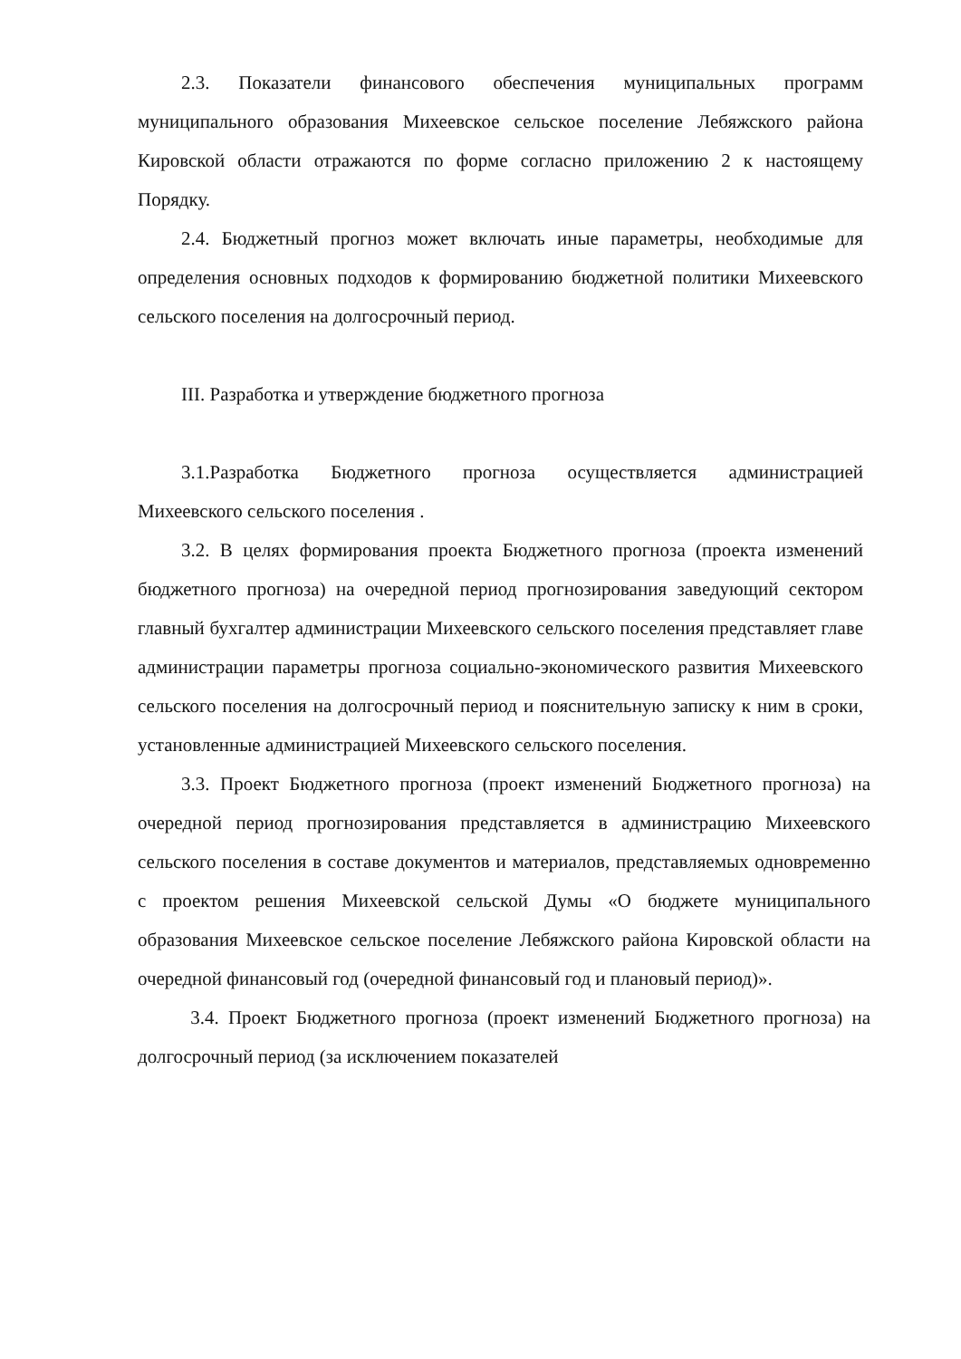2.3. Показатели финансового обеспечения муниципальных программ муниципального образования Михеевское сельское поселение Лебяжского района Кировской области отражаются по форме согласно приложению 2 к настоящему Порядку.
2.4. Бюджетный прогноз может включать иные параметры, необходимые для определения основных подходов к формированию бюджетной политики Михеевского сельского поселения на долгосрочный период.
III. Разработка и утверждение бюджетного прогноза
3.1.Разработка Бюджетного прогноза осуществляется администрацией Михеевского сельского поселения .
3.2. В целях формирования проекта Бюджетного прогноза (проекта изменений бюджетного прогноза) на очередной период прогнозирования заведующий сектором главный бухгалтер администрации Михеевского сельского поселения представляет главе администрации параметры прогноза социально-экономического развития Михеевского сельского поселения на долгосрочный период и пояснительную записку к ним в сроки, установленные администрацией Михеевского сельского поселения.
3.3. Проект Бюджетного прогноза (проект изменений Бюджетного прогноза) на очередной период прогнозирования представляется в администрацию Михеевского сельского поселения в составе документов и материалов, представляемых одновременно с проектом решения Михеевской сельской Думы «О бюджете муниципального образования Михеевское сельское поселение Лебяжского района Кировской области на очередной финансовый год (очередной финансовый год и плановый период)».
3.4. Проект Бюджетного прогноза (проект изменений Бюджетного прогноза) на долгосрочный период (за исключением показателей